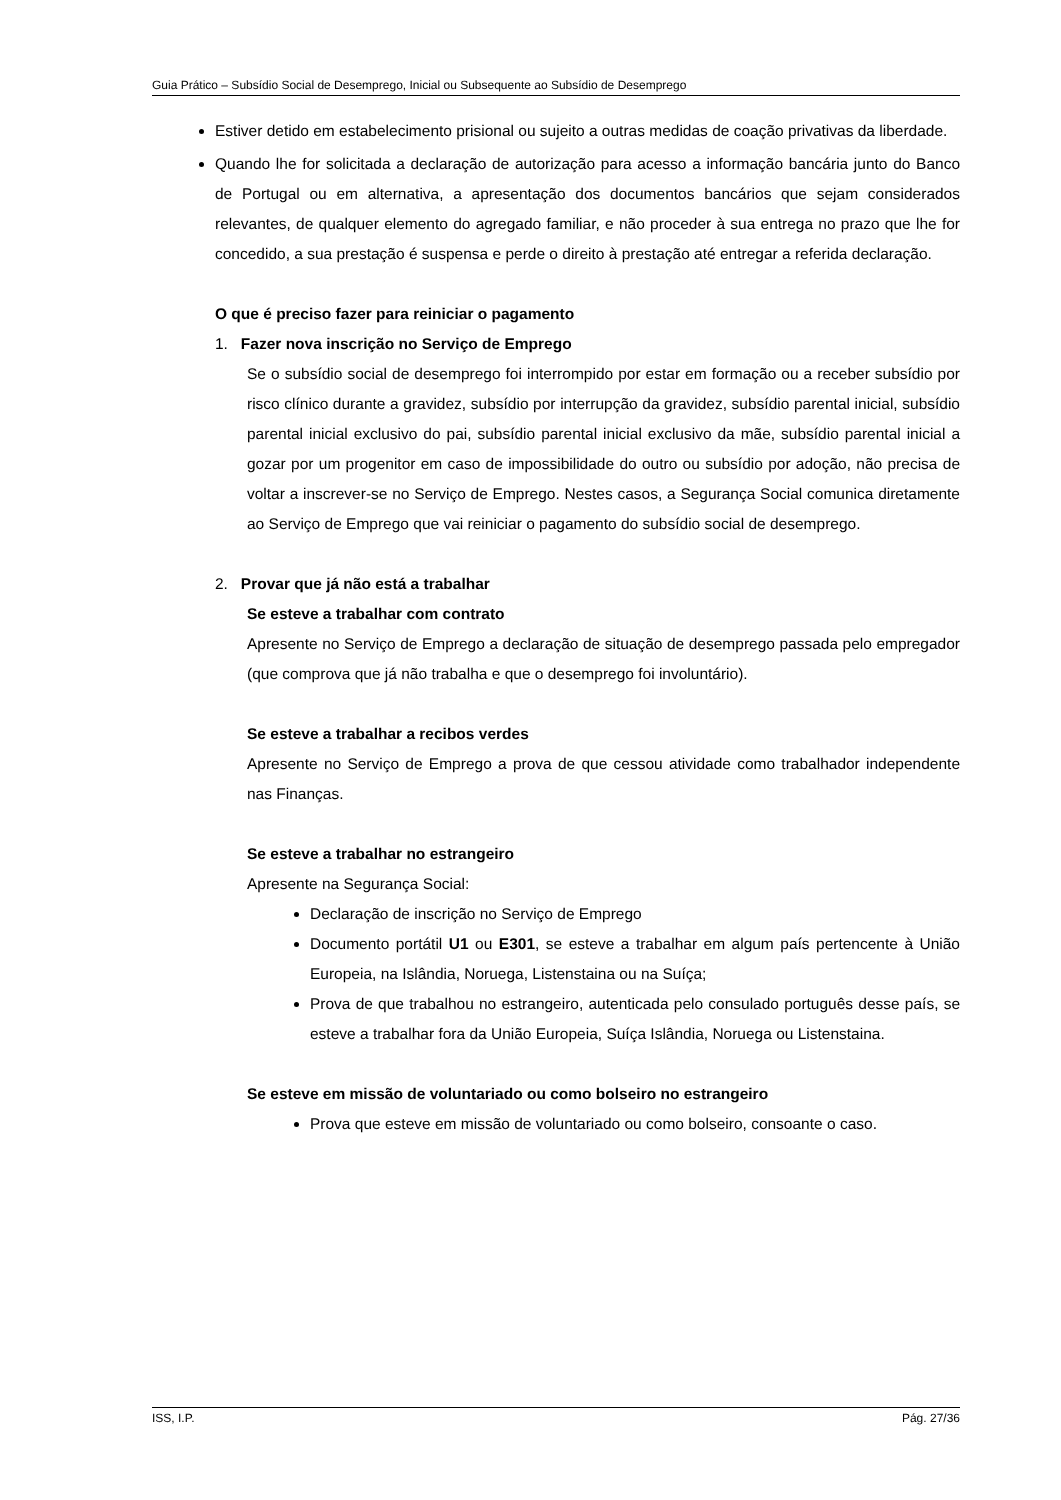Guia Prático – Subsídio Social de Desemprego, Inicial ou Subsequente ao Subsídio de Desemprego
Estiver detido em estabelecimento prisional ou sujeito a outras medidas de coação privativas da liberdade.
Quando lhe for solicitada a declaração de autorização para acesso a informação bancária junto do Banco de Portugal ou em alternativa, a apresentação dos documentos bancários que sejam considerados relevantes, de qualquer elemento do agregado familiar, e não proceder à sua entrega no prazo que lhe for concedido, a sua prestação é suspensa e perde o direito à prestação até entregar a referida declaração.
O que é preciso fazer para reiniciar o pagamento
1. Fazer nova inscrição no Serviço de Emprego
Se o subsídio social de desemprego foi interrompido por estar em formação ou a receber subsídio por risco clínico durante a gravidez, subsídio por interrupção da gravidez, subsídio parental inicial, subsídio parental inicial exclusivo do pai, subsídio parental inicial exclusivo da mãe, subsídio parental inicial a gozar por um progenitor em caso de impossibilidade do outro ou subsídio por adoção, não precisa de voltar a inscrever-se no Serviço de Emprego. Nestes casos, a Segurança Social comunica diretamente ao Serviço de Emprego que vai reiniciar o pagamento do subsídio social de desemprego.
2. Provar que já não está a trabalhar
Se esteve a trabalhar com contrato
Apresente no Serviço de Emprego a declaração de situação de desemprego passada pelo empregador (que comprova que já não trabalha e que o desemprego foi involuntário).
Se esteve a trabalhar a recibos verdes
Apresente no Serviço de Emprego a prova de que cessou atividade como trabalhador independente nas Finanças.
Se esteve a trabalhar no estrangeiro
Apresente na Segurança Social:
Declaração de inscrição no Serviço de Emprego
Documento portátil U1 ou E301, se esteve a trabalhar em algum país pertencente à União Europeia, na Islândia, Noruega, Listenstaina ou na Suíça;
Prova de que trabalhou no estrangeiro, autenticada pelo consulado português desse país, se esteve a trabalhar fora da União Europeia, Suíça Islândia, Noruega ou Listenstaina.
Se esteve em missão de voluntariado ou como bolseiro no estrangeiro
Prova que esteve em missão de voluntariado ou como bolseiro, consoante o caso.
ISS, I.P. Pág. 27/36